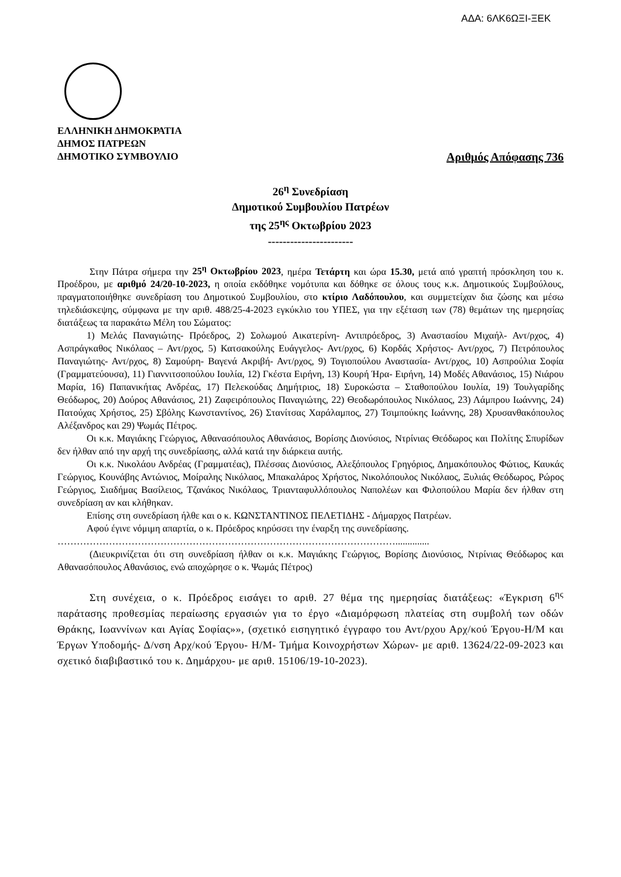ΑΔΑ: 6ΛΚ6ΩΞΙ-ΞΕΚ
ΕΛΛΗΝΙΚΗ ΔΗΜΟΚΡΑΤΙΑ
ΔΗΜΟΣ ΠΑΤΡΕΩΝ
ΔΗΜΟΤΙΚΟ ΣΥΜΒΟΥΛΙΟ Αριθμός Απόφασης 736
26<sup>η</sup> Συνεδρίαση
Δημοτικού Συμβουλίου Πατρέων
της 25<sup>ης</sup> Οκτωβρίου 2023
-----------------------
Στην Πάτρα σήμερα την 25<sup>η</sup> Οκτωβρίου 2023, ημέρα Τετάρτη και ώρα 15.30, μετά από γραπτή πρόσκληση του κ. Προέδρου, με αριθμό 24/20-10-2023, η οποία εκδόθηκε νομότυπα και δόθηκε σε όλους τους κ.κ. Δημοτικούς Συμβούλους, πραγματοποιήθηκε συνεδρίαση του Δημοτικού Συμβουλίου, στο κτίριο Λαδόπουλου, και συμμετείχαν δια ζώσης και μέσω τηλεδιάσκεψης, σύμφωνα με την αριθ. 488/25-4-2023 εγκύκλιο του ΥΠΕΣ, για την εξέταση των (78) θεμάτων της ημερησίας διατάξεως τα παρακάτω Μέλη του Σώματος:
1) Μελάς Παναγιώτης- Πρόεδρος, 2) Σολωμού Αικατερίνη- Αντιπρόεδρος, 3) Αναστασίου Μιχαήλ- Αντ/ρχος, 4) Ασπράγκαθος Νικόλαος – Αντ/ρχος, 5) Κατσακούλης Ευάγγελος- Αντ/ρχος, 6) Κορδάς Χρήστος- Αντ/ρχος, 7) Πετρόπουλος Παναγιώτης- Αντ/ρχος, 8) Σαμούρη- Βαγενά Ακριβή- Αντ/ρχος, 9) Τογιοπούλου Αναστασία- Αντ/ρχος, 10) Ασπρούλια Σοφία (Γραμματεύουσα), 11) Γιαννιτσοπούλου Ιουλία, 12) Γκέστα Ειρήνη, 13) Κουρή Ήρα- Ειρήνη, 14) Μοδές Αθανάσιος, 15) Νιάρου Μαρία, 16) Παπανικήτας Ανδρέας, 17) Πελεκούδας Δημήτριος, 18) Συροκώστα – Σταθοπούλου Ιουλία, 19) Τουλγαρίδης Θεόδωρος, 20) Δούρος Αθανάσιος, 21) Ζαφειρόπουλος Παναγιώτης, 22) Θεοδωρόπουλος Νικόλαος, 23) Λάμπρου Ιωάννης, 24) Πατούχας Χρήστος, 25) Σβόλης Κωνσταντίνος, 26) Στανίτσας Χαράλαμπος, 27) Τσιμπούκης Ιωάννης, 28) Χρυσανθακόπουλος Αλέξανδρος και 29) Ψωμάς Πέτρος.
Οι κ.κ. Μαγιάκης Γεώργιος, Αθανασόπουλος Αθανάσιος, Βορίσης Διονύσιος, Ντρίνιας Θεόδωρος και Πολίτης Σπυρίδων δεν ήλθαν από την αρχή της συνεδρίασης, αλλά κατά την διάρκεια αυτής.
Οι κ.κ. Νικολάου Ανδρέας (Γραμματέας), Πλέσσας Διονύσιος, Αλεξόπουλος Γρηγόριος, Δημακόπουλος Φώτιος, Καυκάς Γεώργιος, Κουνάβης Αντώνιος, Μοίραλης Νικόλαος, Μπακαλάρος Χρήστος, Νικολόπουλος Νικόλαος, Ξυλιάς Θεόδωρος, Ρώρος Γεώργιος, Σιαδήμας Βασίλειος, Τζανάκος Νικόλαος, Τριανταφυλλόπουλος Ναπολέων και Φιλοπούλου Μαρία δεν ήλθαν στη συνεδρίαση αν και κλήθηκαν.
Επίσης στη συνεδρίαση ήλθε και ο κ. ΚΩΝΣΤΑΝΤΙΝΟΣ ΠΕΛΕΤΙΔΗΣ - Δήμαρχος Πατρέων.
Αφού έγινε νόμιμη απαρτία, ο κ. Πρόεδρος κηρύσσει την έναρξη της συνεδρίασης.
……………………………………………………………………………………………..............
(Διευκρινίζεται ότι στη συνεδρίαση ήλθαν οι κ.κ. Μαγιάκης Γεώργιος, Βορίσης Διονύσιος, Ντρίνιας Θεόδωρος και Αθανασόπουλος Αθανάσιος, ενώ αποχώρησε ο κ. Ψωμάς Πέτρος)
Στη συνέχεια, ο κ. Πρόεδρος εισάγει το αριθ. 27 θέμα της ημερησίας διατάξεως: «Έγκριση 6<sup>ης</sup> παράτασης προθεσμίας περαίωσης εργασιών για το έργο «Διαμόρφωση πλατείας στη συμβολή των οδών Θράκης, Ιωαννίνων και Αγίας Σοφίας»», (σχετικό εισηγητικό έγγραφο του Αντ/ρχου Αρχ/κού Έργου-Η/Μ και Έργων Υποδομής- Δ/νση Αρχ/κού Έργου- Η/Μ- Τμήμα Κοινοχρήστων Χώρων- με αριθ. 13624/22-09-2023 και σχετικό διαβιβαστικό του κ. Δημάρχου- με αριθ. 15106/19-10-2023).